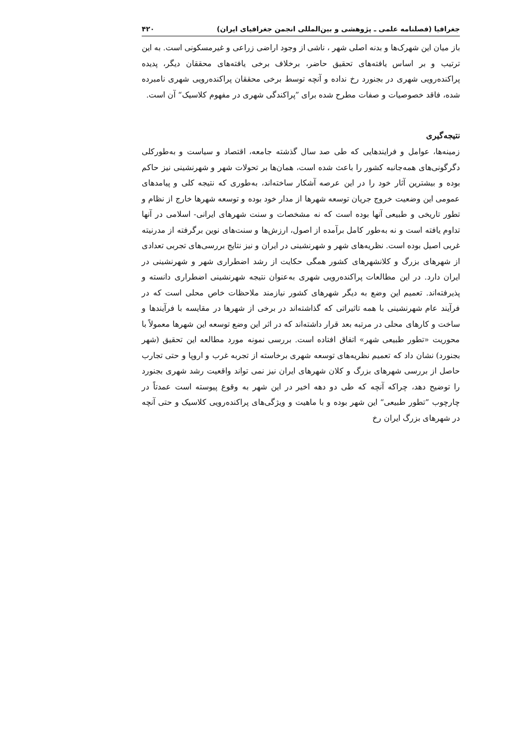جغرافیا (فصلنامه علمی ـ پژوهشی و بین‌المللی انجمن جغرافیای ایران) ۴۲۰
باز میان این شهرک‌ها و بدنه اصلی شهر ، ناشی از وجود اراضی زراعی و غیرمسکونی است. به این ترتیب و بر اساس یافته‌های تحقیق حاضر، برخلاف برخی یافته‌های محققان دیگر، پدیده پراکنده‌رویی شهری در بجنورد رخ نداده و آنچه توسط برخی محققان پراکنده‌رویی شهری نامبرده شده، فاقد خصوصیات و صفات مطرح شده برای ”پراکندگی شهری در مفهوم کلاسیک“ آن است.
نتیجه‌گیری
زمینه‌ها، عوامل و فرایندهایی که طی صد سال گذشته جامعه، اقتصاد و سیاست و به‌طورکلی دگرگونی‌های همه‌جانبه کشور را باعث شده است، همان‌ها بر تحولات شهر و شهرنشینی نیز حاکم بوده و بیشترین آثار خود را در این عرصه آشکار ساخته‌اند، به‌طوری که نتیجه کلی و پیامدهای عمومی این وضعیت خروج جریان توسعه شهرها از مدار خود بوده و توسعه شهرها خارج از نظام و تطور تاریخی و طبیعی آنها بوده است که نه مشخصات و سنت شهرهای ایرانی- اسلامی در آنها تداوم یافته است و نه به‌طور کامل برآمده از اصول، ارزش‌ها و سنت‌های نوین برگرفته از مدرنیته غربی اصیل بوده است. نظریه‌های شهر و شهرنشینی در ایران و نیز نتایج بررسی‌های تجربی تعدادی از شهرهای بزرگ و کلانشهرهای کشور همگی حکایت از رشد اضطراری شهر و شهرنشینی در ایران دارد. در این مطالعات پراکنده‌رویی شهری به‌عنوان نتیجه شهرنشینی اضطراری دانسته و پذیرفته‌اند. تعمیم این وضع به دیگر شهرهای کشور نیازمند ملاحظات خاص محلی است که در فرآیند عام شهرنشینی با همه تاثیراتی که گذاشته‌اند در برخی از شهرها در مقایسه با فرآیندها و ساخت و کارهای محلی در مرتبه بعد قرار داشته‌اند که در اثر این وضع توسعه این شهرها معمولاً با محوریت «تطور طبیعی شهر» اتفاق افتاده است. بررسی نمونه مورد مطالعه این تحقیق (شهر بجنورد) نشان داد که تعمیم نظریه‌های توسعه شهری برخاسته از تجربه غرب و اروپا و حتی تجارب حاصل از بررسی شهرهای بزرگ و کلان شهرهای ایران نیز نمی تواند واقعیت رشد شهری بجنورد را توضیح دهد، چراکه آنچه که طی دو دهه اخیر در این شهر به وقوع پیوسته است عمدتاً در چارچوب ”تطور طبیعی“ این شهر بوده و با ماهیت و ویژگی‌های پراکنده‌رویی کلاسیک و حتی آنچه در شهرهای بزرگ ایران رخ